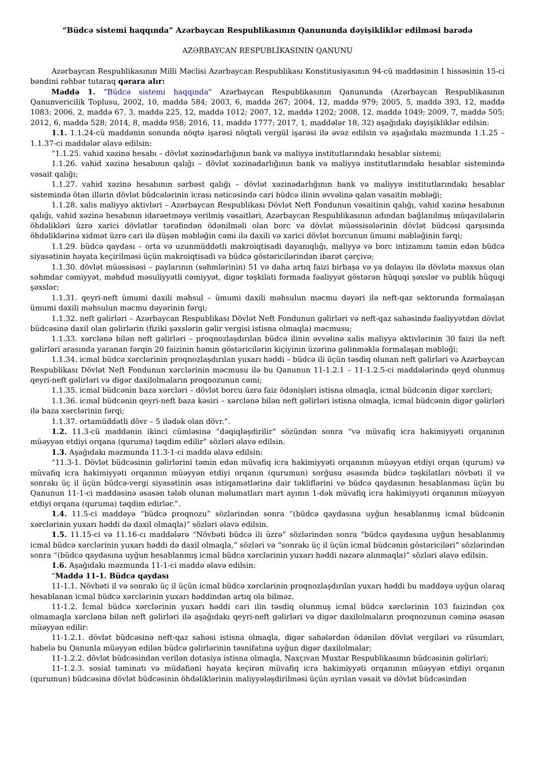“Büdcə sistemi haqqında” Azərbaycan Respublikasının Qanununda dəyişikliklər edilməsi barədə
AZƏRBAYCAN RESPUBLİKASININ QANUNU
Azərbaycan Respublikasının Milli Məclisi Azərbaycan Respublikası Konstitusiyasının 94-cü maddəsinin I hissəsinin 15-ci bəndini rəhbər tutaraq qərara alır:
Maddə 1. “Büdcə sistemi haqqında” Azərbaycan Respublikasının Qanununda (Azərbaycan Respublikasının Qanunvericilik Toplusu, 2002, 10, maddə 584; 2003, 6, maddə 267; 2004, 12, maddə 979; 2005, 5, maddə 393, 12, maddə 1083; 2006, 2, maddə 67, 3, maddə 225, 12, maddə 1012; 2007, 12, maddə 1202; 2008, 12, maddə 1049; 2009, 7, maddə 505; 2012, 6, maddə 528; 2014, 8, maddə 958; 2016, 11, maddə 1777; 2017, 1, maddələr 18, 32) aşağıdakı dəyişikliklər edilsin:
1.1. 1.1.24-cü maddənin sonunda nöqtə işarəsi nöqtəli vergül işarəsi ilə əvəz edilsin və aşağıdakı məzmunda 1.1.25 – 1.1.37-ci maddələr əlavə edilsin:
“1.1.25. vahid xəzinə hesabı – dövlət xəzinədarlığının bank və maliyyə institutlarındakı hesablar sistemi;
1.1.26. vahid xəzinə hesabının qalığı – dövlət xəzinədarlığının bank və maliyyə institutlarındakı hesablar sistemində vəsait qalığı;
1.1.27. vahid xəzinə hesabının sərbəst qalığı – dövlət xəzinədarlığının bank və maliyyə institutlarındakı hesablar sistemində ötən illərin dövlət büdcələrinin icrası nəticəsində cari büdcə ilinin əvvəlinə qalan vəsaitin məbləği;
1.1.28. xalis maliyyə aktivləri – Azərbaycan Respublikası Dövlət Neft Fondunun vəsaitinin qalığı, vahid xəzinə hesabının qalığı, vahid xəzinə hesabının idarəetməyə verilmiş vəsaitləri, Azərbaycan Respublikasının adından bağlanılmış müqavilələrin öhdəlikləri üzrə xarici dövlətlər tərəfindən ödənilməli olan borc və dövlət müəssisələrinin dövlət büdcəsi qarşısında öhdəliklərinə xidmət üzrə cari ilə düşən məbləğin cəmi ilə daxili və xarici dövlət borcunun ümumi məbləğinin fərqi;
1.1.29. büdcə qaydası – orta və uzunmüddətli makroiqtisadi dayanıqlığı, maliyyə və borc intizamını təmin edən büdcə siyasətinin həyata keçirilməsi üçün makroiqtisadi və büdcə göstəricilərindən ibarət çərçivə;
1.1.30. dövlət müəssisəsi – paylarının (səhmlərinin) 51 və daha artıq faizi birbaşa və ya dolayısı ilə dövlətə məxsus olan səhmdar cəmiyyət, məhdud məsuliyyətli cəmiyyət, digər təşkilati formada fəaliyyət göstərən hüquqi şəxslər və publik hüquqi şəxslər;
1.1.31. qeyri-neft ümumi daxili məhsul – ümumi daxili məhsulun məcmu dəyəri ilə neft-qaz sektorunda formalaşan ümumi daxili məhsulun məcmu dəyərinin fərqi;
1.1.32. neft gəlirləri – Azərbaycan Respublikası Dövlət Neft Fondunun gəlirləri və neft-qaz sahəsində fəaliyyətdən dövlət büdcəsinə daxil olan gəlirlərin (fiziki şəxslərin gəlir vergisi istisna olmaqla) məcmusu;
1.1.33. xərclənə bilən neft gəlirləri – proqnozlaşdırılan büdcə ilinin əvvəlinə xalis maliyyə aktivlərinin 30 faizi ilə neft gəlirləri arasında yaranan fərqin 20 faizinin həmin göstəricilərin kiçiyinin üzərinə gəlinməklə formalaşan məbləği;
1.1.34. icmal büdcə xərclərinin proqnozlaşdırılan yuxarı həddi – büdcə ili üçün təsdiq olunan neft gəlirləri və Azərbaycan Respublikası Dövlət Neft Fondunun xərclərinin məcmusu ilə bu Qanunun 11-1.2.1 – 11-1.2.5-ci maddələrində qeyd olunmuş qeyri-neft gəlirləri və digər daxilolmaların proqnozunun cəmi;
1.1.35. icmal büdcənin baza xərcləri – dövlət borcu üzrə faiz ödənişləri istisna olmaqla, icmal büdcənin digər xərcləri;
1.1.36. icmal büdcənin qeyri-neft baza kəsiri – xərclənə bilən neft gəlirləri istisna olmaqla, icmal büdcənin digər gəlirləri ilə baza xərclərinin fərqi;
1.1.37. ortamüddətli dövr – 5 ilədək olan dövr.”.
1.2. 11.3-cü maddənin ikinci cümləsinə “dəqiqləşdirilir” sözündən sonra “və müvafiq icra hakimiyyəti orqanının müəyyən etdiyi orqana (quruma) təqdim edilir” sözləri əlavə edilsin.
1.3. Aşağıdakı məzmunda 11.3-1-ci maddə əlavə edilsin:
“11.3-1. Dövlət büdcəsinin gəlirlərini təmin edən müvafiq icra hakimiyyəti orqanının müəyyən etdiyi orqan (qurum) və müvafiq icra hakimiyyəti orqanının müəyyən etdiyi orqanın (qurumun) sorğusu əsasında büdcə təşkilatları növbəti il və sonrakı üç il üçün büdcə-vergi siyasətinin əsas istiqamətlərinə dair təkliflərini və büdcə qaydasının hesablanması üçün bu Qanunun 11-1-ci maddəsinə əsasən tələb olunan məlumatları mart ayının 1-dək müvafiq icra hakimiyyəti orqanının müəyyən etdiyi orqana (quruma) təqdim edirlər.”.
1.4. 11.5-ci maddəyə “büdcə proqnozu” sözlərindən sonra “(büdcə qaydasına uyğun hesablanmış icmal büdcənin xərclərinin yuxarı həddi də daxil olmaqla)” sözləri əlavə edilsin.
1.5. 11.15-ci və 11.16-cı maddələrə “Növbəti büdcə ili üzrə” sözlərindən sonra “büdcə qaydasına uyğun hesablanmış icmal büdcə xərclərinin yuxarı həddi də daxil olmaqla,” sözləri və “sonrakı üç il üçün icmal büdcənin göstəriciləri” sözlərindən sonra “(büdcə qaydasına uyğun hesablanmış icmal büdcə xərclərinin yuxarı həddi nəzərə alınmaqla)” sözləri əlavə edilsin.
1.6. Aşağıdakı məzmunda 11-1-ci maddə əlavə edilsin:
“Maddə 11-1. Büdcə qaydası
11-1.1. Növbəti il və sonrakı üç il üçün icmal büdcə xərclərinin proqnozlaşdırılan yuxarı həddi bu maddəyə uyğun olaraq hesablanan icmal büdcə xərclərinin yuxarı həddindən artıq ola bilməz.
11-1.2. İcmal büdcə xərclərinin yuxarı həddi cari ilin təsdiq olunmuş icmal büdcə xərclərinin 103 faizindən çox olmamaqla xərclənə bilən neft gəlirləri ilə aşağıdakı qeyri-neft gəlirləri və digər daxilolmaların proqnozunun cəminə əsasən müəyyən edilir:
11-1.2.1. dövlət büdcəsinə neft-qaz sahəsi istisna olmaqla, digər sahələrdən ödənilən dövlət vergiləri və rüsumları, habelə bu Qanunla müəyyən edilən büdcə gəlirlərinin təsnifatına uyğun digər daxilolmalar;
11-1.2.2. dövlət büdcəsindən verilən dotasiya istisna olmaqla, Naxçıvan Muxtar Respublikasının büdcəsinin gəlirləri;
11-1.2.3. sosial təminatı və müdafiəni həyata keçirən müvafiq icra hakimiyyəti orqanının müəyyən etdiyi orqanın (qurumun) büdcəsinə dövlət büdcəsinin öhdəliklərinin maliyyələşdirilməsi üçün ayrılan vəsait və dövlət büdcəsindən